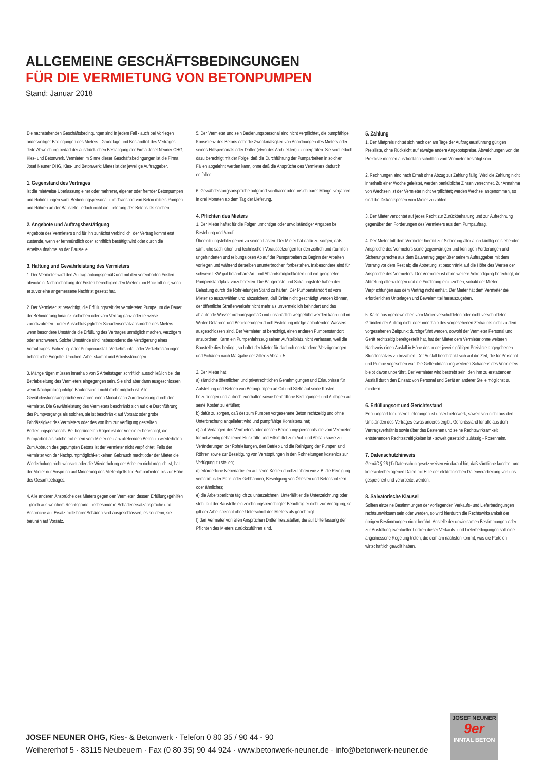ALLGEMEINE GESCHÄFTSBEDINGUNGEN
FÜR DIE VERMIETUNG VON BETONPUMPEN
Stand: Januar 2018
Die nachstehenden Geschäftsbedingungen sind in jedem Fall - auch bei Vorliegen anderweitiger Bedingungen des Mieters - Grundlage und Bestandteil des Vertrages. Jede Abweichung bedarf der ausdrücklichen Bestätigung der Firma Josef Neuner OHG, Kies- und Betonwerk. Vermieter im Sinne dieser Geschäftsbedingungen ist die Firma Josef Neuner OHG, Kies- und Betonwerk; Mieter ist der jeweilige Auftraggeber.
1. Gegenstand des Vertrages
ist die mietweise Überlassung einer oder mehrerer, eigener oder fremder Betonpumpen und Rohrleitungen samt Bedienungspersonal zum Transport von Beton mittels Pumpen und Röhren an der Baustelle, jedoch nicht die Lieferung des Betons als solchen.
2. Angebote und Auftragsbestätigung
Angebote des Vermieters sind für ihn zunächst verbindlich, der Vertrag kommt erst zustande, wenn er fernmündlich oder schriftlich bestätigt wird oder durch die Arbeitsaufnahme an der Baustelle.
3. Haftung und Gewährleistung des Vermieters
1. Der Vermieter wird den Auftrag ordungsgemäß und mit den vereinbarten Fristen abwickeln. Nichteinhaltung der Fristen berechtigen den Mieter zum Rücktritt nur, wenn er zuvor eine angemessene Nachfrist gesetzt hat.
2. Der Vermieter ist berechtigt, die Erfüllungszeit der vermieteten Pumpe um die Dauer der Behinderung hinauszuschieben oder vom Vertrag ganz oder teilweise zurückzutreten - unter Ausschluß jeglicher Schadensersatzansprüche des Mieters - wenn besondere Umstände die Erfüllung des Vertrages unmöglich machen, verzögern oder erschweren. Solche Umstände sind insbesondere: die Verzögerung eines Vorauftrages, Fahrzeug- oder Pumpenausfall. Verkehrsunfall oder Verkehrsstörungen, behördliche Eingriffe, Unruhen, Arbeitskampf und Arbeitsstörungen.
3. Mängelrügen müssen innerhalb von 5 Arbeitstagen schriftlich ausschließlich bei der Betriebsleitung des Vermieters eingegangen sein. Sie sind aber dann ausgeschlossen, wenn Nachprüfung infolge Baufortschritt nicht mehr möglich ist. Alle Gewährleistungsansprüche verjähren einen Monat nach Zurückweisung durch den Vermieter. Die Gewährleistung des Vermieters beschränkt sich auf die Durchführung des Pumpvorgangs als solchen, sie ist beschränkt auf Vorsatz oder grobe Fahrlässigkeit des Vermieters oder des von ihm zur Verfügung gestellten Bedienungspersonals. Bei begründeten Rügen ist der Vermieter berechtigt, die Pumparbeit als solche mit einem vom Mieter neu anzuliefernden Beton zu wiederholen. Zum Abbruch des gepumpten Betons ist der Vermieter nicht verpflichtet. Falls der Vermieter von der Nachpumpmöglichkeit keinen Gebrauch macht oder der Mieter die Wiederholung nicht wünscht oder die Wiederholung der Arbeiten nicht möglich ist, hat der Mieter nur Anspruch auf Minderung des Mietentgelts für Pumparbeiten bis zur Höhe des Gesamtbetrages.
4. Alle anderen Ansprüche des Mieters gegen den Vermieter, dessen Erfüllungsgehilfen - gleich aus welchem Rechtsgrund - insbesondere Schadenersatzansprüche und Ansprüche auf Ersatz mittelbarer Schäden sind ausgeschlossen, es sei denn, sie beruhen auf Vorsatz.
5. Der Vermieter und sein Bedienungspersonal sind nicht verpflichtet, die pumpfähige Konsistenz des Betons oder die Zweckmäßigkeit von Anordnungen des Mieters oder seines Hilfspersonals oder Dritter (etwa des Architekten) zu überprüfen. Sie sind jedoch dazu berechtigt mit der Folge, daß die Durchführung der Pumparbeiten in solchen Fällen abgelehnt werden kann, ohne daß die Ansprüche des Vermieters dadurch entfallen.
6. Gewährleistungsansprüche aufgrund sichtbarer oder unsichtbarer Mängel verjähren in drei Monaten ab dem Tag der Lieferung.
4. Pflichten des Mieters
1. Der Mieter haftet für die Folgen unrichtiger oder unvollständiger Angaben bei Bestellung und Abruf.
Übermittlungsfehler gehen zu seinen Lasten. Der Mieter hat dafür zu sorgen, daß sämtliche sachlichen und technischen Voraussetzungen für den zeitlich und räumlich ungehinderten und reibungslosen Ablauf der Pumparbeiten zu Beginn der Arbeiten vorliegen und während derselben ununterbrochen fortbestehen. Insbesondere sind für schwere LKW gut befahrbare An- und Abfahrtsmöglichkeiten und ein geeigneter Pumpenstandplatz vorzubereiten. Die Baugerüste und Schalungsteile haben der Belastung durch die Rohrleitungen Stand zu halten. Der Pumpenstandort ist vom Mieter so auszuwählen und abzusichern, daß Dritte nicht geschädigt werden können, der öffentliche Straßenverkehr nicht mehr als unvermeidlich behindert und das ablaufende Wasser ordnungsgemäß und unschädlich weggeführt werden kann und im Winter Gefahren und Behinderungen durch Eisbildung infolge ablaufenden Wassers ausgeschlossen sind. Der Vermieter ist berechtigt, einen anderen Pumpenstandort anzuordnen. Kann ein Pumpenfahrzeug seinen Aufstellplatz nicht verlassen, weil die Baustelle dies bedingt, so haftet der Mieter für dadurch entstandene Verzögerungen und Schäden nach Maßgabe der Ziffer 5 Absatz 5.
2. Der Mieter hat
a) sämtliche öffentlichen und privatrechtlichen Genehmigungen und Erlaubnisse für Aufstellung und Betrieb von Betonpumpen an Ort und Stelle auf seine Kosten beizubringen und aufrechtzuerhalten sowie behördliche Bedingungen und Auflagen auf seine Kosten zu erfüllen;
b) dafür zu sorgen, daß der zum Pumpen vorgesehene Beton rechtzeitig und ohne Unterbrechung angeliefert wird und pumpfähige Konsistenz hat;
c) auf Verlangen des Vermieters oder dessen Bedienungspersonals die vom Vermieter für notwendig gehaltenen Hilfskräfte und Hilfsmittel zum Auf- und Abbau sowie zu Veränderungen der Rohrleitungen, den Betrieb und die Reinigung der Pumpen und Röhren sowie zur Beseitigung von Verstopfungen in den Rohrleitungen kostenlos zur Verfügung zu stellen;
d) erforderliche Nebenarbeiten auf seine Kosten durchzuführen wie z.B. die Reinigung verschmutzter Fahr- oder Gehbahnen, Beseitigung von Ölresten und Betonspritzern oder ähnliches;
e) die Arbeitsberichte täglich zu unterzeichnen. Unterläßt er die Unterzeichnung oder steht auf der Baustelle ein zeichnungsberechtigter Beauftragter nicht zur Verfügung, so gilt der Arbeitsbericht ohne Unterschrift des Mieters als genehmigt.
f) den Vermieter von allen Ansprüchen Dritter freizustellen, die auf Unterlassung der Pflichten des Mieters zurückzuführen sind.
5. Zahlung
1. Der Mietpreis richtet sich nach der am Tage der Auftragsausführung gültigen Preisliste, ohne Rücksicht auf etwaige andere Angebotspreise. Abweichungen von der Preisliste müssen ausdrücklich schriftlich vom Vermieter bestätigt sein.
2. Rechnungen sind nach Erhalt ohne Abzug zur Zahlung fällig. Wird die Zahlung nicht innerhalb einer Woche geleistet, werden bankübliche Zinsen verrechnet. Zur Annahme von Wechseln ist der Vermieter nicht verpflichtet; werden Wechsel angenommen, so sind die Diskontspesen vom Mieter zu zahlen.
3. Der Mieter verzichtet auf jedes Recht zur Zurückbehaltung und zur Aufrechnung gegenüber den Forderungen des Vermieters aus dem Pumpauftrag.
4. Der Mieter tritt dem Vermieter hiermit zur Sicherung aller auch künftig entstehenden Ansprüche des Vermieters seine gegenwärtigen und künftigen Forderungen und Sicherungsrechte aus dem Bauvertrag gegenüber seinem Auftraggeber mit dem Vorrang vor dem Rest ab; die Abtretung ist beschränkt auf die Höhe des Wertes der Ansprüche des Vermieters. Der Vermieter ist ohne weitere Ankündigung berechtigt, die Abtretung offenzulegen und die Forderung einzuziehen, sobald der Mieter Verpflichtungen aus dem Vertrag nicht einhält. Der Mieter hat dem Vermieter die erforderlichen Unterlagen und Beweismittel herauszugeben.
5. Kann aus irgendwelchen vom Mieter verschuldeten oder nicht verschuldeten Gründen der Auftrag nicht oder innerhalb des vorgesehenen Zeitraums nicht zu dem vorgesehenen Zeitpunkt durchgeführt werden, obwohl der Vermieter Personal und Gerät rechtzeitig bereitgestellt hat, hat der Mieter dem Vermieter ohne weiteren Nachweis einen Ausfall in Höhe des in der jeweils gültigen Preisliste angegebenen Stundensatzes zu bezahlen. Der Ausfall beschränkt sich auf die Zeit, die für Personal und Pumpe vogesehen war. Die Geltendmachung weiteren Schadens des Vermieters bleibt davon unberührt. Der Vermieter wird bestrebt sein, den ihm zu erstattenden Ausfall durch den Einsatz von Personal und Gerät an anderer Stelle möglichst zu mindern.
6. Erfüllungsort und Gerichtsstand
Erfüllungsort für unsere Lieferungen ist unser Lieferwerk, soweit sich nicht aus den Umständen des Vertrages etwas anderes ergibt. Gerichtsstand für alle aus dem Vertragsverhältnis sowie über das Bestehen und seine Rechtswirksamkeit entstehenden Rechtsstreitigkeiten ist - soweit gesetzlich zulässig - Rosenheim.
7. Datenschutzhinweis
Gemäß § 26 (1) Datenschutzgesetz weisen wir darauf hin, daß sämtliche kunden- und lieferantenbezogenen Daten mit Hilfe der elektronischen Datenverarbeitung von uns gespeichert und verarbeitet werden.
8. Salvatorische Klausel
Sollten einzelne Bestimmungen der vorliegenden Verkaufs- und Lieferbedingungen rechtsunwirksam sein oder werden, so wird hierdurch die Rechtswirksamkeit der übrigen Bestimmungen nicht berührt. Anstelle der unwirksamen Bestimmungen oder zur Ausfüllung eventueller Lücken dieser Verkaufs- und Lieferbedingungen soll eine angemessene Regelung treten, die dem am nächsten kommt, was die Parteien wirtschaftlich gewollt haben.
JOSEF NEUNER OHG, Kies- & Betonwerk · Telefon 0 80 35 / 90 44 - 90
Weihererhof 5 · 83115 Neubeuern · Fax (0 80 35) 90 44 924 · www.betonwerk-neuner.de · info@betonwerk-neuner.de
JOSEF NEUNER
9er
INNTAL BETON